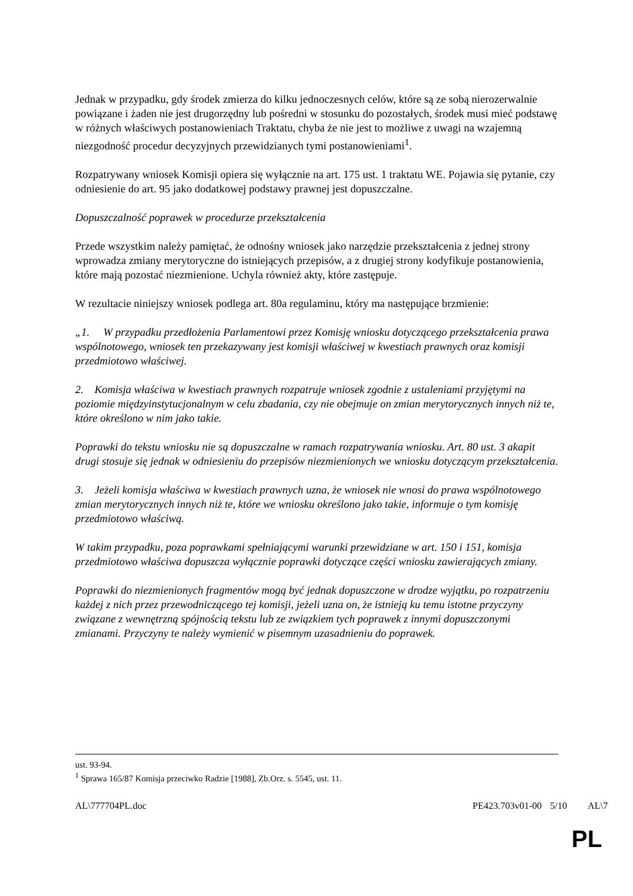Jednak w przypadku, gdy środek zmierza do kilku jednoczesnych celów, które są ze sobą nierozerwalnie powiązane i żaden nie jest drugorzędny lub pośredni w stosunku do pozostałych, środek musi mieć podstawę w różnych właściwych postanowieniach Traktatu, chyba że nie jest to możliwe z uwagi na wzajemną niezgodność procedur decyzyjnych przewidzianych tymi postanowieniami<sup>1</sup>.
Rozpatrywany wniosek Komisji opiera się wyłącznie na art. 175 ust. 1 traktatu WE. Pojawia się pytanie, czy odniesienie do art. 95 jako dodatkowej podstawy prawnej jest dopuszczalne.
Dopuszczalność poprawek w procedurze przekształcenia
Przede wszystkim należy pamiętać, że odnośny wniosek jako narzędzie przekształcenia z jednej strony wprowadza zmiany merytoryczne do istniejących przepisów, a z drugiej strony kodyfikuje postanowienia, które mają pozostać niezmienione. Uchyla również akty, które zastępuje.
W rezultacie niniejszy wniosek podlega art. 80a regulaminu, który ma następujące brzmienie:
„1. W przypadku przedłożenia Parlamentowi przez Komisję wniosku dotyczącego przekształcenia prawa wspólnotowego, wniosek ten przekazywany jest komisji właściwej w kwestiach prawnych oraz komisji przedmiotowo właściwej.
2. Komisja właściwa w kwestiach prawnych rozpatruje wniosek zgodnie z ustaleniami przyjętymi na poziomie międzyinstytucjonalnym w celu zbadania, czy nie obejmuje on zmian merytorycznych innych niż te, które określono w nim jako takie.
Poprawki do tekstu wniosku nie są dopuszczalne w ramach rozpatrywania wniosku. Art. 80 ust. 3 akapit drugi stosuje się jednak w odniesieniu do przepisów niezmienionych we wniosku dotyczącym przekształcenia.
3. Jeżeli komisja właściwa w kwestiach prawnych uzna, że wniosek nie wnosi do prawa wspólnotowego zmian merytorycznych innych niż te, które we wniosku określono jako takie, informuje o tym komisję przedmiotowo właściwą.
W takim przypadku, poza poprawkami spełniającymi warunki przewidziane w art. 150 i 151, komisja przedmiotowo właściwa dopuszcza wyłącznie poprawki dotyczące części wniosku zawierających zmiany.
Poprawki do niezmienionych fragmentów mogą być jednak dopuszczone w drodze wyjątku, po rozpatrzeniu każdej z nich przez przewodniczącego tej komisji, jeżeli uzna on, że istnieją ku temu istotne przyczyny związane z wewnętrzną spójnością tekstu lub ze związkiem tych poprawek z innymi dopuszczonymi zmianami. Przyczyny te należy wymienić w pisemnym uzasadnieniu do poprawek.
ust. 93-94.
<sup>1</sup> Sprawa 165/87 Komisja przeciwko Radzie [1988], Zb.Orz. s. 5545, ust. 11.
AL\777704PL.doc PE423.703v01-00 5/10 AL\7
PL